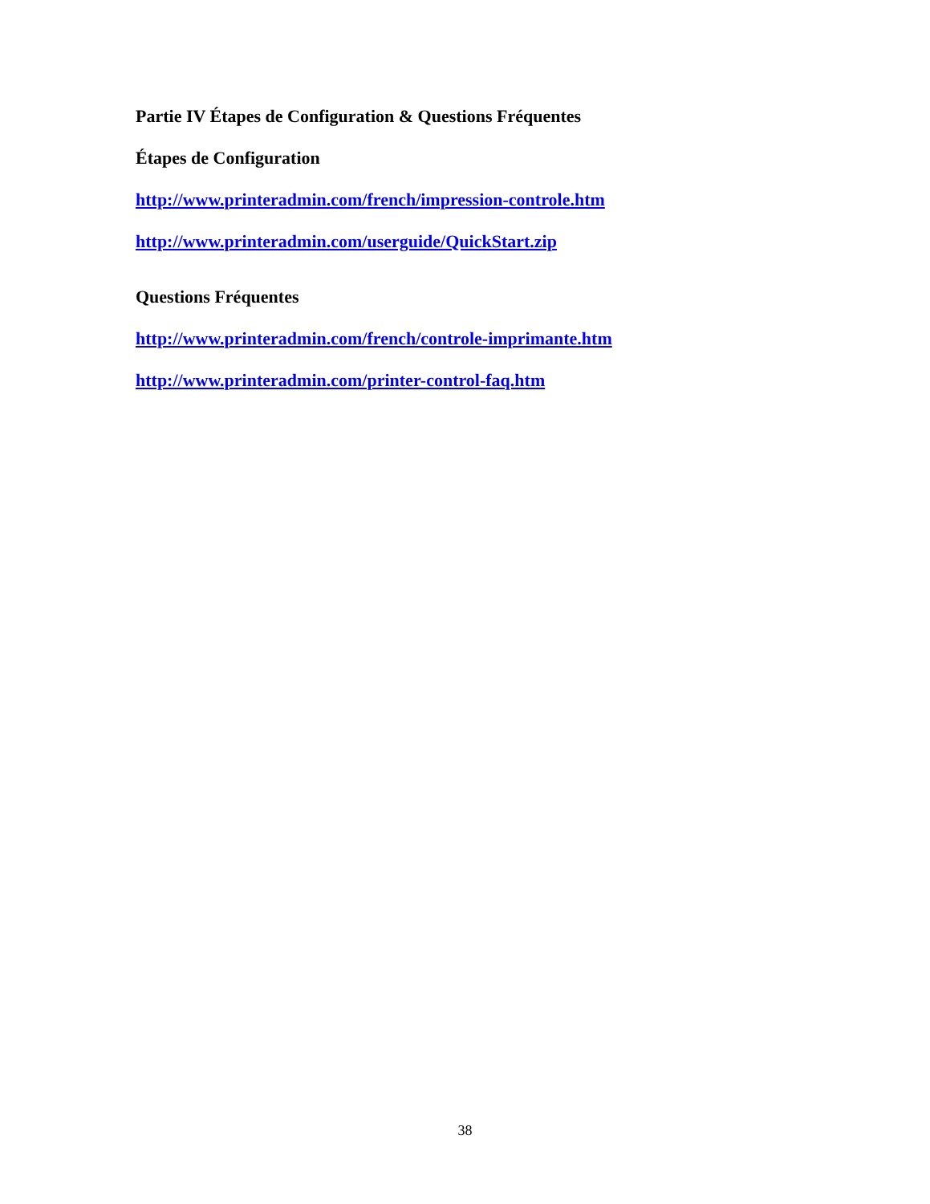Partie IV Étapes de Configuration & Questions Fréquentes
Étapes de Configuration
http://www.printeradmin.com/french/impression-controle.htm
http://www.printeradmin.com/userguide/QuickStart.zip
Questions Fréquentes
http://www.printeradmin.com/french/controle-imprimante.htm
http://www.printeradmin.com/printer-control-faq.htm
38